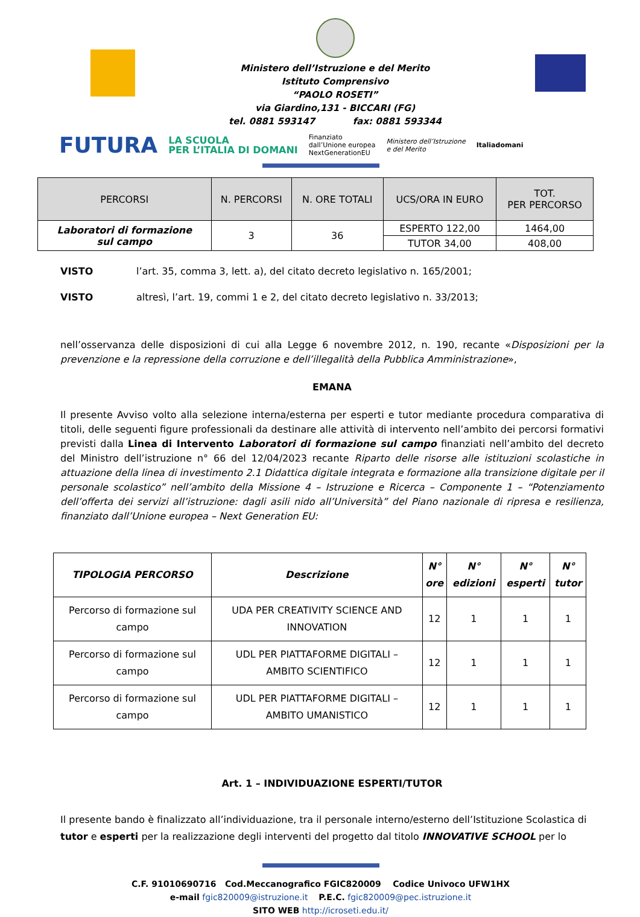Ministero dell’Istruzione e del Merito
Istituto Comprensivo
“PAOLO ROSETI”
via Giardino,131 - BICCARI (FG)
tel. 0881 593147 fax: 0881 593344
FUTURA LA SCUOLA
PER L’ITALIA DI DOMANI Finanziato
dall’Unione europea
NextGenerationEU Ministero dell’Istruzione
e del Merito Italiadomani
| PERCORSI | N. PERCORSI | N. ORE TOTALI | UCS/ORA IN EURO | TOT. PER PERCORSO |
| --- | --- | --- | --- | --- |
| Laboratori di formazione sul campo | 3 | 36 | ESPERTO 122,00 | 1464,00 |
| | | | TUTOR 34,00 | 408,00 |
VISTO l’art. 35, comma 3, lett. a), del citato decreto legislativo n. 165/2001;
VISTO altresì, l’art. 19, commi 1 e 2, del citato decreto legislativo n. 33/2013;
nell’osservanza delle disposizioni di cui alla Legge 6 novembre 2012, n. 190, recante «Disposizioni per la prevenzione e la repressione della corruzione e dell’illegalità della Pubblica Amministrazione»,
EMANA
Il presente Avviso volto alla selezione interna/esterna per esperti e tutor mediante procedura comparativa di titoli, delle seguenti figure professionali da destinare alle attività di intervento nell’ambito dei percorsi formativi previsti dalla Linea di Intervento Laboratori di formazione sul campo finanziati nell’ambito del decreto del Ministro dell’istruzione n° 66 del 12/04/2023 recante Riparto delle risorse alle istituzioni scolastiche in attuazione della linea di investimento 2.1 Didattica digitale integrata e formazione alla transizione digitale per il personale scolastico” nell’ambito della Missione 4 – Istruzione e Ricerca – Componente 1 – “Potenziamento dell’offerta dei servizi all’istruzione: dagli asili nido all’Università” del Piano nazionale di ripresa e resilienza, finanziato dall’Unione europea – Next Generation EU:
| TIPOLOGIA PERCORSO | Descrizione | N° ore | N° edizioni | N° esperti | N° tutor |
| --- | --- | --- | --- | --- | --- |
| Percorso di formazione sul campo | UDA PER CREATIVITY SCIENCE AND INNOVATION | 12 | 1 | 1 | 1 |
| Percorso di formazione sul campo | UDL PER PIATTAFORME DIGITALI – AMBITO SCIENTIFICO | 12 | 1 | 1 | 1 |
| Percorso di formazione sul campo | UDL PER PIATTAFORME DIGITALI – AMBITO UMANISTICO | 12 | 1 | 1 | 1 |
Art. 1 – INDIVIDUAZIONE ESPERTI/TUTOR
Il presente bando è finalizzato all’individuazione, tra il personale interno/esterno dell’Istituzione Scolastica di tutor e esperti per la realizzazione degli interventi del progetto dal titolo INNOVATIVE SCHOOL per lo
C.F. 91010690716 Cod.Meccanografico FGIC820009 Codice Univoco UFW1HX
e-mail fgic820009@istruzione.it P.E.C. fgic820009@pec.istruzione.it
SITO WEB http://icroseti.edu.it/